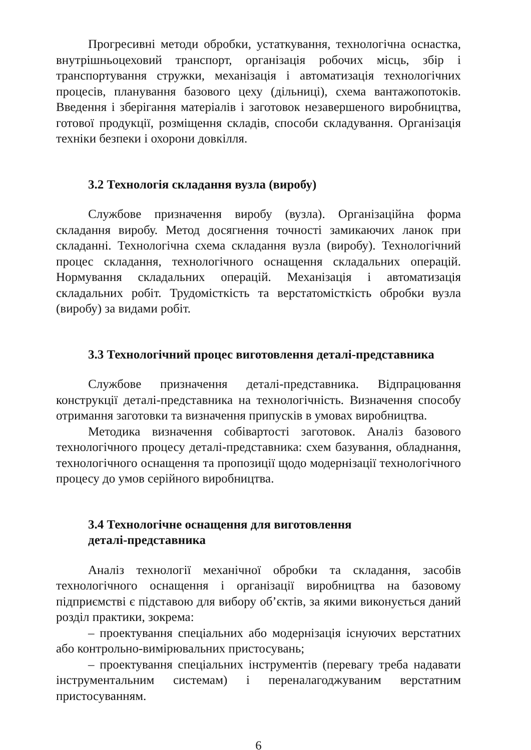Прогресивні методи обробки, устаткування, технологічна оснастка, внутрішньоцеховий транспорт, організація робочих місць, збір і транспортування стружки, механізація і автоматизація технологічних процесів, планування базового цеху (дільниці), схема вантажопотоків. Введення і зберігання матеріалів і заготовок незавершеного виробництва, готової продукції, розміщення складів, способи складування. Організація техніки безпеки і охорони довкілля.
3.2 Технологія складання вузла (виробу)
Службове призначення виробу (вузла). Організаційна форма складання виробу. Метод досягнення точності замикаючих ланок при складанні. Технологічна схема складання вузла (виробу). Технологічний процес складання, технологічного оснащення складальних операцій. Нормування складальних операцій. Механізація і автоматизація складальних робіт. Трудомісткість та верстатомісткість обробки вузла (виробу) за видами робіт.
3.3 Технологічний процес виготовлення деталі-представника
Службове призначення деталі-представника. Відпрацювання конструкції деталі-представника на технологічність. Визначення способу отримання заготовки та визначення припусків в умовах виробництва.
Методика визначення собівартості заготовок. Аналіз базового технологічного процесу деталі-представника: схем базування, обладнання, технологічного оснащення та пропозиції щодо модернізації технологічного процесу до умов серійного виробництва.
3.4 Технологічне оснащення для виготовлення
деталі-представника
Аналіз технології механічної обробки та складання, засобів технологічного оснащення і організації виробництва на базовому підприємстві є підставою для вибору об’єктів, за якими виконується даний розділ практики, зокрема:
– проектування спеціальних або модернізація існуючих верстатних або контрольно-вимірювальних пристосувань;
– проектування спеціальних інструментів (перевагу треба надавати інструментальним системам) і переналагоджуваним верстатним пристосуванням.
6